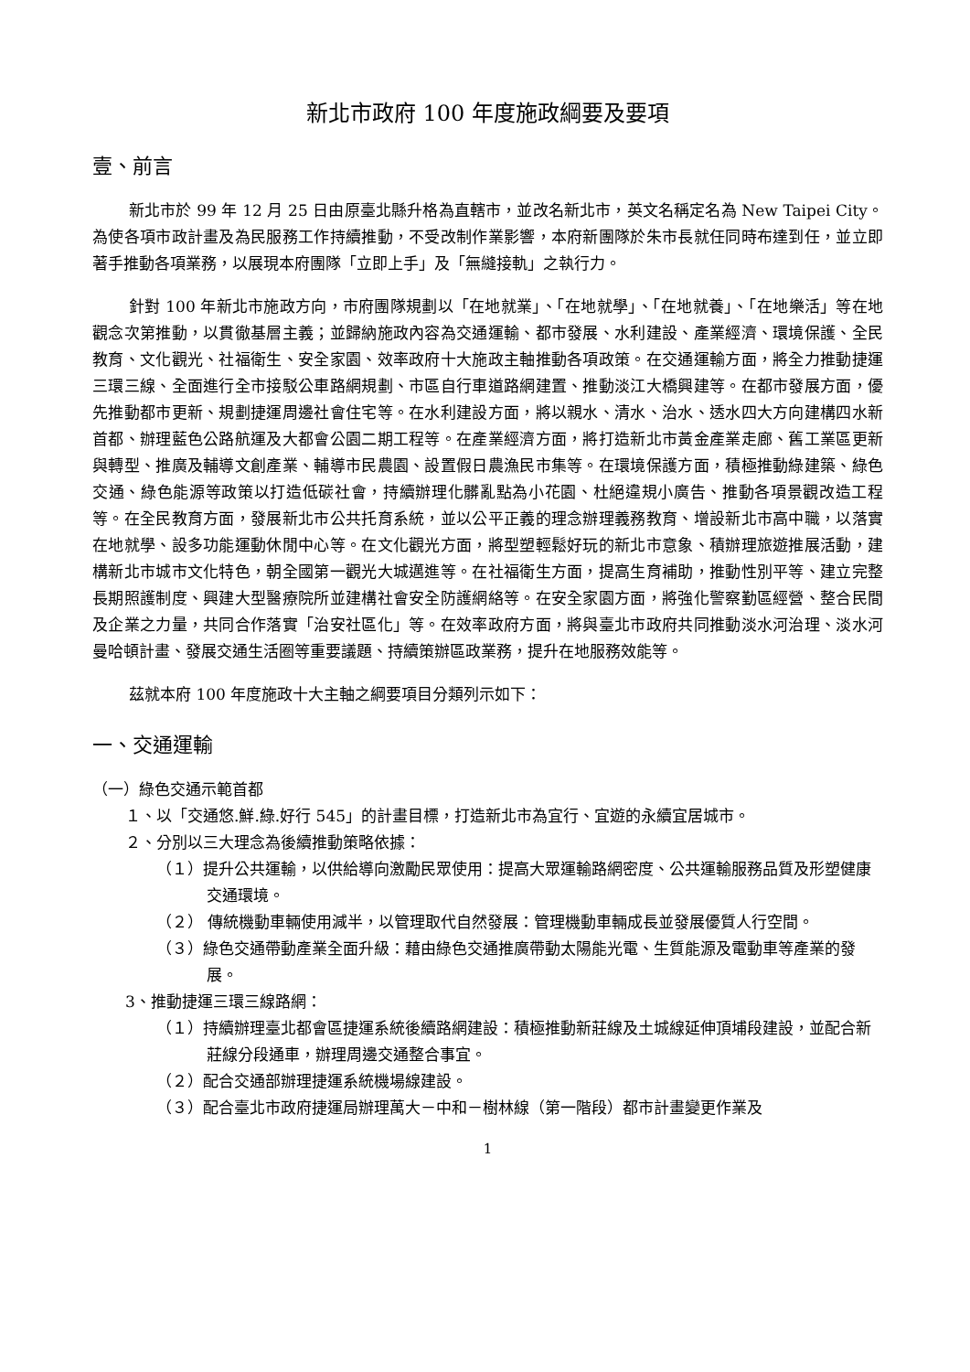新北市政府 100 年度施政綱要及要項
壹、前言
新北市於 99 年 12 月 25 日由原臺北縣升格為直轄市，並改名新北市，英文名稱定名為 New Taipei City。為使各項市政計畫及為民服務工作持續推動，不受改制作業影響，本府新團隊於朱市長就任同時布達到任，並立即著手推動各項業務，以展現本府團隊「立即上手」及「無縫接軌」之執行力。
針對 100 年新北市施政方向，市府團隊規劃以「在地就業」、「在地就學」、「在地就養」、「在地樂活」等在地觀念次第推動，以貫徹基層主義；並歸納施政內容為交通運輸、都市發展、水利建設、產業經濟、環境保護、全民教育、文化觀光、社福衛生、安全家園、效率政府十大施政主軸推動各項政策。在交通運輸方面，將全力推動捷運三環三線、全面進行全市接駁公車路網規劃、市區自行車道路網建置、推動淡江大橋興建等。在都市發展方面，優先推動都市更新、規劃捷運周邊社會住宅等。在水利建設方面，將以親水、清水、治水、透水四大方向建構四水新首都、辦理藍色公路航運及大都會公園二期工程等。在產業經濟方面，將打造新北市黃金產業走廊、舊工業區更新與轉型、推廣及輔導文創產業、輔導市民農園、設置假日農漁民市集等。在環境保護方面，積極推動綠建築、綠色交通、綠色能源等政策以打造低碳社會，持續辦理化髒亂點為小花園、杜絕違規小廣告、推動各項景觀改造工程等。在全民教育方面，發展新北市公共托育系統，並以公平正義的理念辦理義務教育、增設新北市高中職，以落實在地就學、設多功能運動休閒中心等。在文化觀光方面，將型塑輕鬆好玩的新北市意象、積辦理旅遊推展活動，建構新北市城市文化特色，朝全國第一觀光大城邁進等。在社福衛生方面，提高生育補助，推動性別平等、建立完整長期照護制度、興建大型醫療院所並建構社會安全防護網絡等。在安全家園方面，將強化警察勤區經營、整合民間及企業之力量，共同合作落實「治安社區化」等。在效率政府方面，將與臺北市政府共同推動淡水河治理、淡水河曼哈頓計畫、發展交通生活圈等重要議題、持續策辦區政業務，提升在地服務效能等。
茲就本府 100 年度施政十大主軸之綱要項目分類列示如下：
一、交通運輸
（一）綠色交通示範首都
１、以「交通悠.鮮.綠.好行 545」的計畫目標，打造新北市為宜行、宜遊的永續宜居城市。
２、分別以三大理念為後續推動策略依據：
（１）提升公共運輸，以供給導向激勵民眾使用：提高大眾運輸路網密度、公共運輸服務品質及形塑健康交通環境。
（２） 傳統機動車輛使用減半，以管理取代自然發展：管理機動車輛成長並發展優質人行空間。
（３）綠色交通帶動產業全面升級：藉由綠色交通推廣帶動太陽能光電、生質能源及電動車等產業的發展。
3、推動捷運三環三線路網：
（１）持續辦理臺北都會區捷運系統後續路網建設：積極推動新莊線及土城線延伸頂埔段建設，並配合新莊線分段通車，辦理周邊交通整合事宜。
（２）配合交通部辦理捷運系統機場線建設。
（３）配合臺北市政府捷運局辦理萬大－中和－樹林線（第一階段）都市計畫變更作業及
1